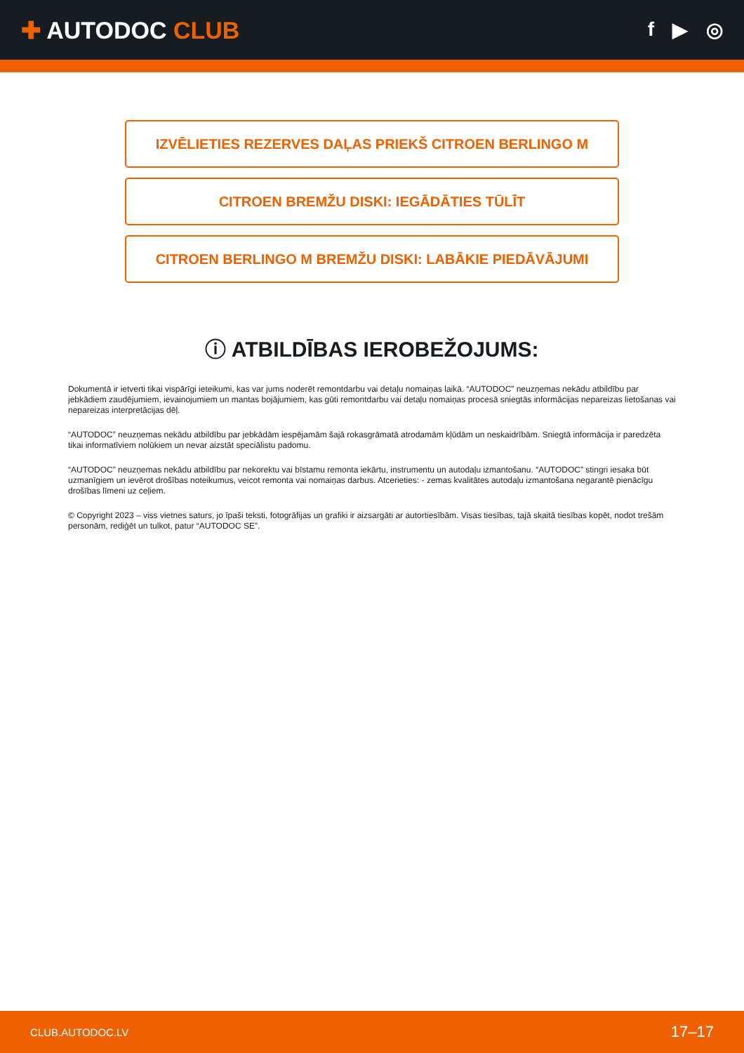✚ AUTODOC CLUB
f ▶ ◎
IZVĒLIETIES REZERVES DAĻAS PRIEKŠ CITROEN BERLINGO M
CITROEN BREMŽU DISKI: IEGĀDĀTIES TŪLĪT
CITROEN BERLINGO M BREMŽU DISKI: LABĀKIE PIEDĀVĀJUMI
ⓘ ATBILDĪBAS IEROBEŽOJUMS:
Dokumentā ir ietverti tikai vispārīgi ieteikumi, kas var jums noderēt remontdarbu vai detaļu nomaiņas laikā. “AUTODOC” neuzņemas nekādu atbildību par jebkādiem zaudējumiem, ievainojumiem un mantas bojājumiem, kas gūti remontdarbu vai detaļu nomaiņas procesā sniegtās informācijas nepareizas lietošanas vai nepareizas interpretācijas dēļ.
“AUTODOC” neuzņemas nekādu atbildību par jebkādām iespējamām šajā rokasgrāmatā atrodamām kļūdām un neskaidrībām. Sniegtā informācija ir paredzēta tikai informatīviem nolūkiem un nevar aizstāt speciālistu padomu.
“AUTODOC” neuzņemas nekādu atbildību par nekorektu vai bīstamu remonta iekārtu, instrumentu un autodaļu izmantošanu. “AUTODOC” stingri iesaka būt uzmanīgiem un ievērot drošības noteikumus, veicot remonta vai nomaiņas darbus. Atcerieties: - zemas kvalitātes autodaļu izmantošana negarantē pienācīgu drošības līmeni uz ceļiem.
© Copyright 2023 – viss vietnes saturs, jo īpaši teksti, fotogrāfijas un grafiki ir aizsargāti ar autortiesībām. Visas tiesības, tajā skaitā tiesības kopēt, nodot trešām personām, rediģēt un tulkot, patur “AUTODOC SE”.
CLUB.AUTODOC.LV 17–17